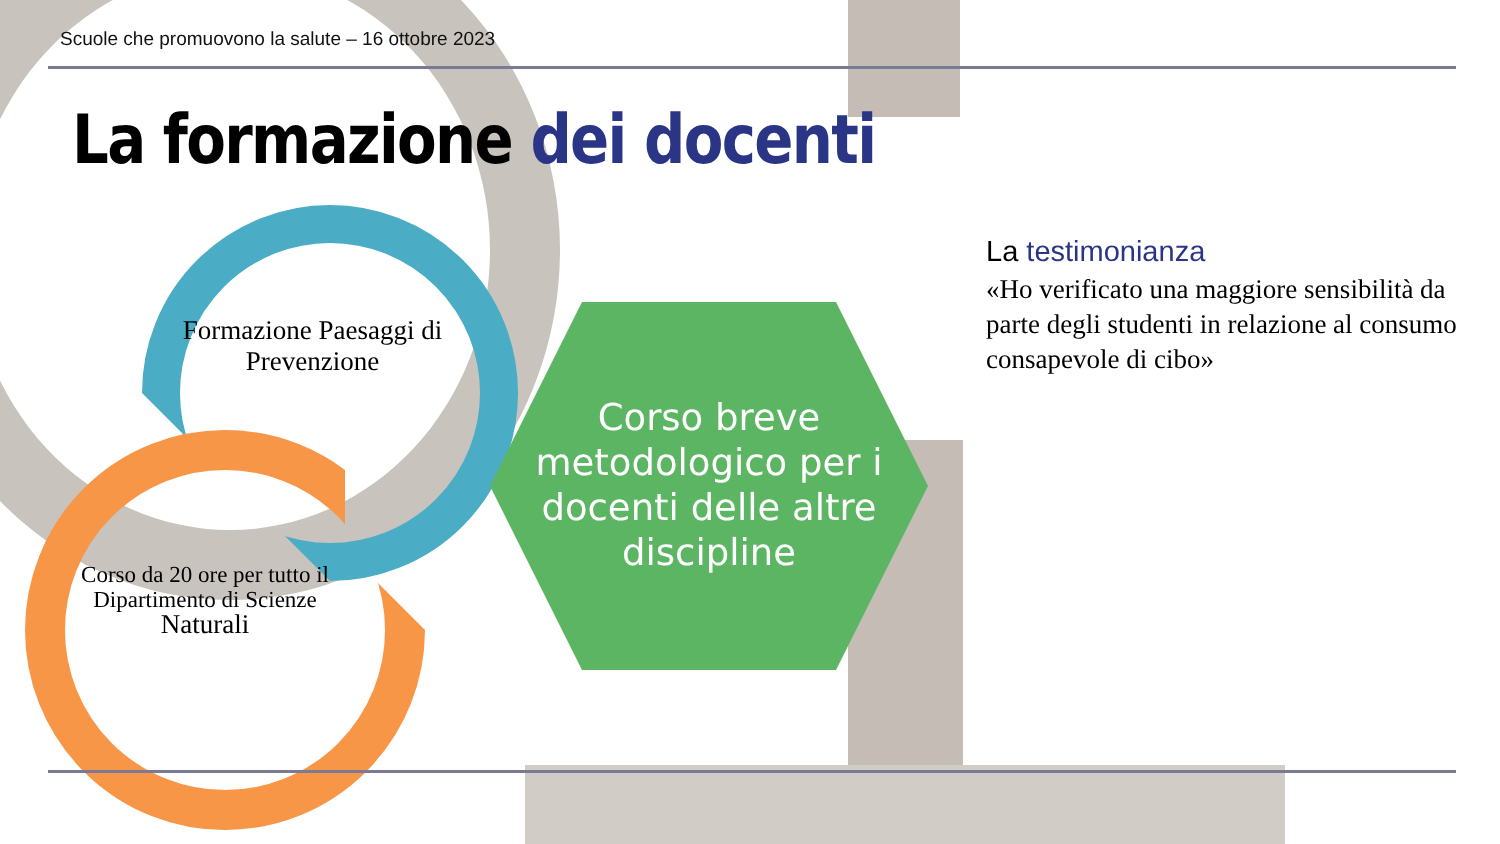Scuole che promuovono la salute – 16 ottobre 2023
La formazione dei docenti
Formazione Paesaggi di Prevenzione
Corso da 20 ore per tutto il Dipartimento di Scienze Naturali
Corso breve metodologico per i docenti delle altre discipline
La testimonianza
«Ho verificato una maggiore sensibilità da parte degli studenti in relazione al consumo consapevole di cibo»